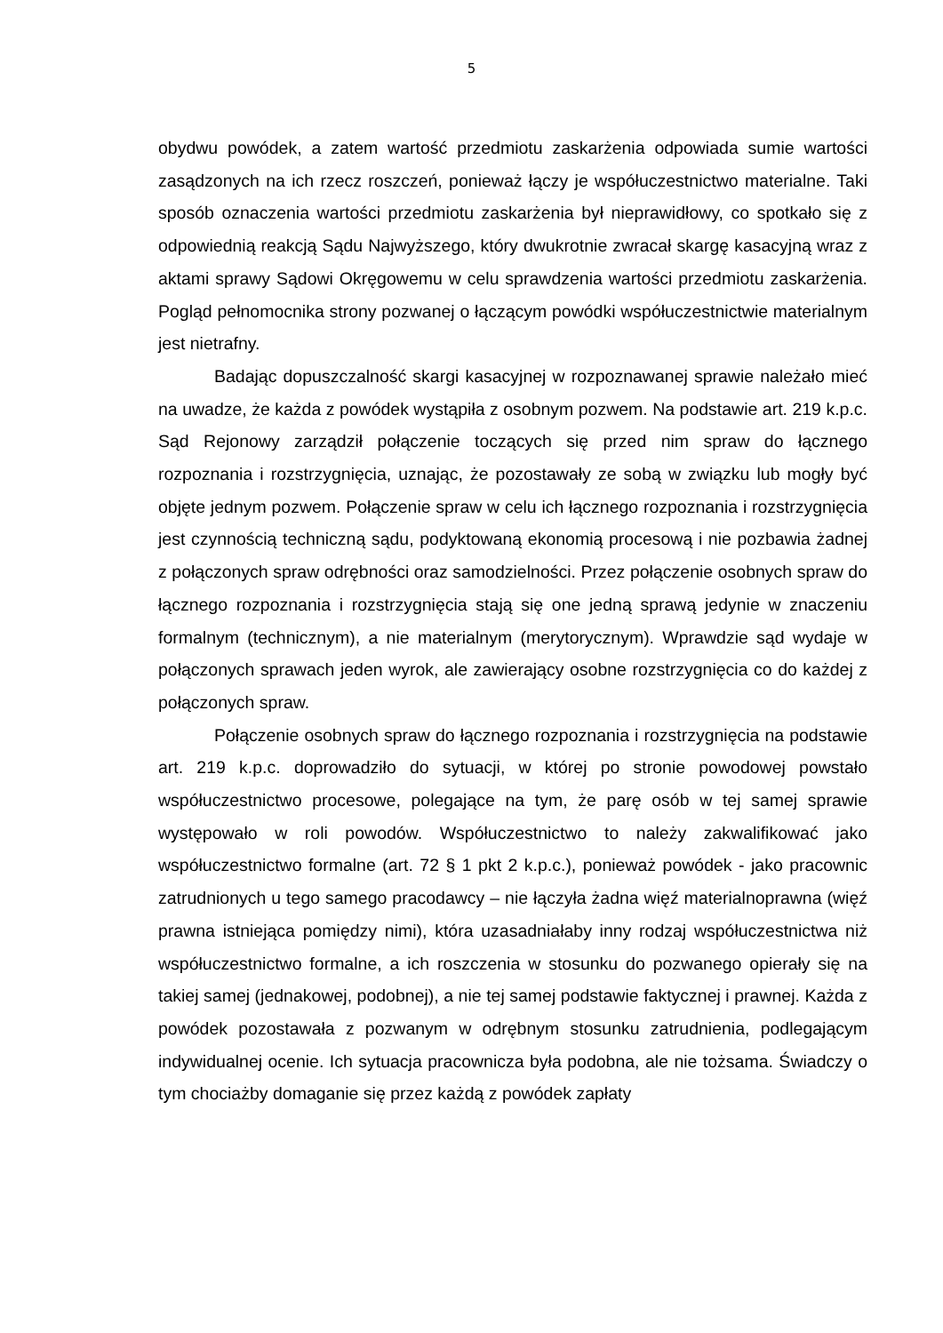5
obydwu powódek, a zatem wartość przedmiotu zaskarżenia odpowiada sumie wartości zasądzonych na ich rzecz roszczeń, ponieważ łączy je współuczestnictwo materialne. Taki sposób oznaczenia wartości przedmiotu zaskarżenia był nieprawidłowy, co spotkało się z odpowiednią reakcją Sądu Najwyższego, który dwukrotnie zwracał skargę kasacyjną wraz z aktami sprawy Sądowi Okręgowemu w celu sprawdzenia wartości przedmiotu zaskarżenia. Pogląd pełnomocnika strony pozwanej o łączącym powódki współuczestnictwie materialnym jest nietrafny.
Badając dopuszczalność skargi kasacyjnej w rozpoznawanej sprawie należało mieć na uwadze, że każda z powódek wystąpiła z osobnym pozwem. Na podstawie art. 219 k.p.c. Sąd Rejonowy zarządził połączenie toczących się przed nim spraw do łącznego rozpoznania i rozstrzygnięcia, uznając, że pozostawały ze sobą w związku lub mogły być objęte jednym pozwem. Połączenie spraw w celu ich łącznego rozpoznania i rozstrzygnięcia jest czynnością techniczną sądu, podyktowaną ekonomią procesową i nie pozbawia żadnej z połączonych spraw odrębności oraz samodzielności. Przez połączenie osobnych spraw do łącznego rozpoznania i rozstrzygnięcia stają się one jedną sprawą jedynie w znaczeniu formalnym (technicznym), a nie materialnym (merytorycznym). Wprawdzie sąd wydaje w połączonych sprawach jeden wyrok, ale zawierający osobne rozstrzygnięcia co do każdej z połączonych spraw.
Połączenie osobnych spraw do łącznego rozpoznania i rozstrzygnięcia na podstawie art. 219 k.p.c. doprowadziło do sytuacji, w której po stronie powodowej powstało współuczestnictwo procesowe, polegające na tym, że parę osób w tej samej sprawie występowało w roli powodów. Współuczestnictwo to należy zakwalifikować jako współuczestnictwo formalne (art. 72 § 1 pkt 2 k.p.c.), ponieważ powódek - jako pracownic zatrudnionych u tego samego pracodawcy – nie łączyła żadna więź materialnoprawna (więź prawna istniejąca pomiędzy nimi), która uzasadniałaby inny rodzaj współuczestnictwa niż współuczestnictwo formalne, a ich roszczenia w stosunku do pozwanego opierały się na takiej samej (jednakowej, podobnej), a nie tej samej podstawie faktycznej i prawnej. Każda z powódek pozostawała z pozwanym w odrębnym stosunku zatrudnienia, podlegającym indywidualnej ocenie. Ich sytuacja pracownicza była podobna, ale nie tożsama. Świadczy o tym chociażby domaganie się przez każdą z powódek zapłaty